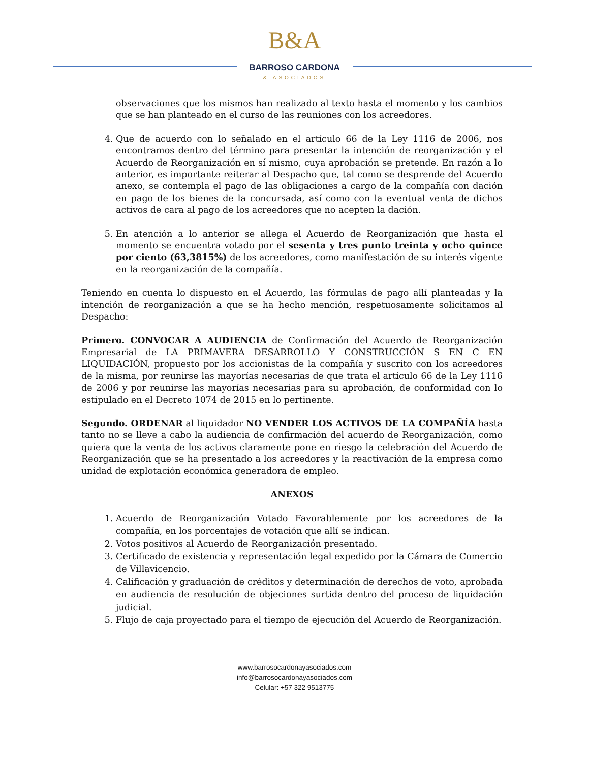B&A
BARROSO CARDONA
& ASOCIADOS
observaciones que los mismos han realizado al texto hasta el momento y los cambios que se han planteado en el curso de las reuniones con los acreedores.
4. Que de acuerdo con lo señalado en el artículo 66 de la Ley 1116 de 2006, nos encontramos dentro del término para presentar la intención de reorganización y el Acuerdo de Reorganización en sí mismo, cuya aprobación se pretende. En razón a lo anterior, es importante reiterar al Despacho que, tal como se desprende del Acuerdo anexo, se contempla el pago de las obligaciones a cargo de la compañía con dación en pago de los bienes de la concursada, así como con la eventual venta de dichos activos de cara al pago de los acreedores que no acepten la dación.
5. En atención a lo anterior se allega el Acuerdo de Reorganización que hasta el momento se encuentra votado por el sesenta y tres punto treinta y ocho quince por ciento (63,3815%) de los acreedores, como manifestación de su interés vigente en la reorganización de la compañía.
Teniendo en cuenta lo dispuesto en el Acuerdo, las fórmulas de pago allí planteadas y la intención de reorganización a que se ha hecho mención, respetuosamente solicitamos al Despacho:
Primero. CONVOCAR A AUDIENCIA de Confirmación del Acuerdo de Reorganización Empresarial de LA PRIMAVERA DESARROLLO Y CONSTRUCCIÓN S EN C EN LIQUIDACIÓN, propuesto por los accionistas de la compañía y suscrito con los acreedores de la misma, por reunirse las mayorías necesarias de que trata el artículo 66 de la Ley 1116 de 2006 y por reunirse las mayorías necesarias para su aprobación, de conformidad con lo estipulado en el Decreto 1074 de 2015 en lo pertinente.
Segundo. ORDENAR al liquidador NO VENDER LOS ACTIVOS DE LA COMPAÑÍA hasta tanto no se lleve a cabo la audiencia de confirmación del acuerdo de Reorganización, como quiera que la venta de los activos claramente pone en riesgo la celebración del Acuerdo de Reorganización que se ha presentado a los acreedores y la reactivación de la empresa como unidad de explotación económica generadora de empleo.
ANEXOS
1. Acuerdo de Reorganización Votado Favorablemente por los acreedores de la compañía, en los porcentajes de votación que allí se indican.
2. Votos positivos al Acuerdo de Reorganización presentado.
3. Certificado de existencia y representación legal expedido por la Cámara de Comercio de Villavicencio.
4. Calificación y graduación de créditos y determinación de derechos de voto, aprobada en audiencia de resolución de objeciones surtida dentro del proceso de liquidación judicial.
5. Flujo de caja proyectado para el tiempo de ejecución del Acuerdo de Reorganización.
www.barrosocardonayasociados.com
info@barrosocardonayasociados.com
Celular: +57 322 9513775